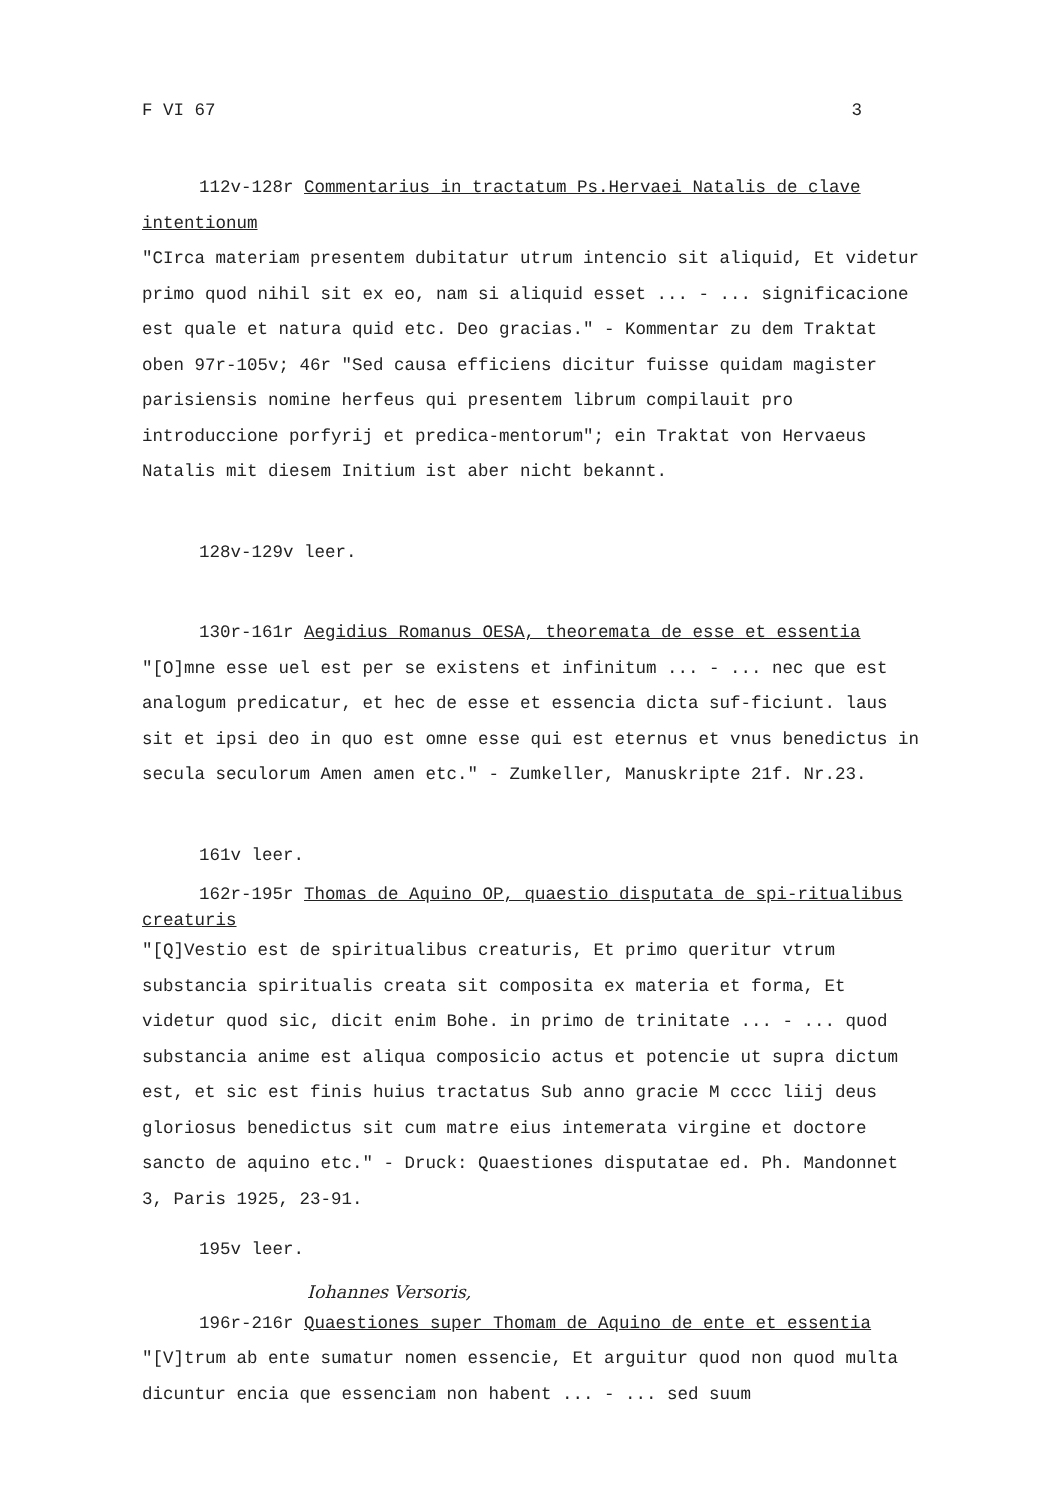F VI 67 3
112v-128r Commentarius in tractatum Ps.Hervaei Natalis de clave intentionum
"CIrca materiam presentem dubitatur utrum intencio sit aliquid, Et videtur primo quod nihil sit ex eo, nam si aliquid esset ... - ... significacione est quale et natura quid etc. Deo gracias." - Kommentar zu dem Traktat oben 97r-105v; 46r "Sed causa efficiens dicitur fuisse quidam magister parisiensis nomine herfeus qui presentem librum compilauit pro introduccione porfyrij et predica-mentorum"; ein Traktat von Hervaeus Natalis mit diesem Initium ist aber nicht bekannt.
128v-129v leer.
130r-161r Aegidius Romanus OESA, theoremata de esse et essentia
"[O]mne esse uel est per se existens et infinitum ... - ... nec que est analogum predicatur, et hec de esse et essencia dicta suf-ficiunt. laus sit et ipsi deo in quo est omne esse qui est eternus et vnus benedictus in secula seculorum Amen amen etc." - Zumkeller, Manuskripte 21f. Nr.23.
161v leer.
162r-195r Thomas de Aquino OP, quaestio disputata de spi-ritualibus creaturis
"[Q]Vestio est de spiritualibus creaturis, Et primo queritur vtrum substancia spiritualis creata sit composita ex materia et forma, Et videtur quod sic, dicit enim Bohe. in primo de trinitate ... - ... quod substancia anime est aliqua composicio actus et potencie ut supra dictum est, et sic est finis huius tractatus Sub anno gracie M cccc liij deus gloriosus benedictus sit cum matre eius intemerata virgine et doctore sancto de aquino etc." - Druck: Quaestiones disputatae ed. Ph. Mandonnet 3, Paris 1925, 23-91.
195v leer.
Iohannes Versoris,
196r-216r Quaestiones super Thomam de Aquino de ente et essentia
"[V]trum ab ente sumatur nomen essencie, Et arguitur quod non quod multa dicuntur encia que essenciam non habent ... - ... sed suum